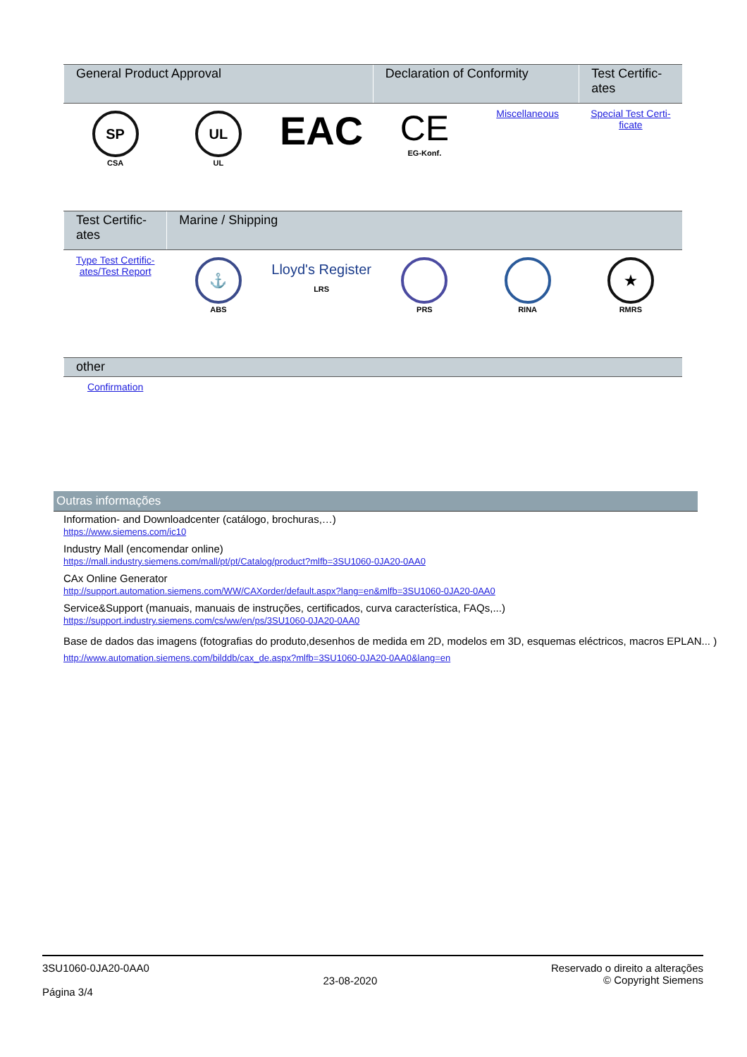| General Product Approval | | | Declaration of Conformity | | Test Certific- ates |
| --- | --- | --- | --- | --- | --- |
| SP CSA | UL UL | EAC | CE EG-Konf. | Miscellaneous | Special Test Certi- ficate |
| Test Certific- ates | Marine / Shipping | | | | |
| --- | --- | --- | --- | --- | --- |
| Type Test Certific- ates/Test Report | ⚓ ABS | Lloyd's Register LRS | PRS | RINA | ★ RMRS |
| other | | | | | |
| --- | --- | --- | --- | --- | --- |
| Confirmation | | | | | |
Outras informações
Information- and Downloadcenter (catálogo, brochuras,…)
https://www.siemens.com/ic10
Industry Mall (encomendar online)
https://mall.industry.siemens.com/mall/pt/pt/Catalog/product?mlfb=3SU1060-0JA20-0AA0
CAx Online Generator
http://support.automation.siemens.com/WW/CAXorder/default.aspx?lang=en&mlfb=3SU1060-0JA20-0AA0
Service&Support (manuais, manuais de instruções, certificados, curva característica, FAQs,...)
https://support.industry.siemens.com/cs/ww/en/ps/3SU1060-0JA20-0AA0
Base de dados das imagens (fotografias do produto,desenhos de medida em 2D, modelos em 3D, esquemas eléctricos, macros EPLAN... )
http://www.automation.siemens.com/bilddb/cax_de.aspx?mlfb=3SU1060-0JA20-0AA0&lang=en
3SU1060-0JA20-0AA0
Página 3/4
23-08-2020
Reservado o direito a alterações
© Copyright Siemens